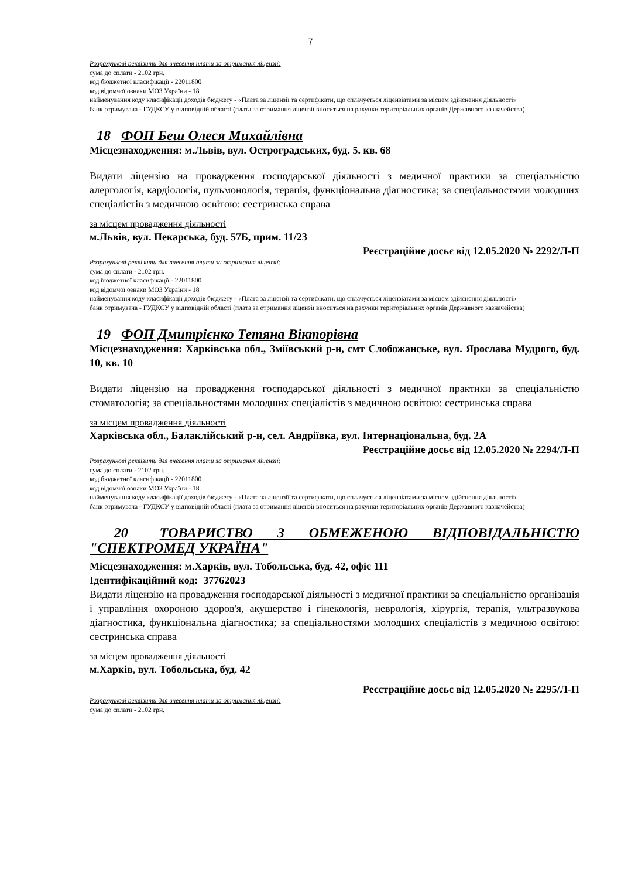7
Розрахункові реквізити для внесення плати за отримання ліцензії:
сума до сплати - 2102 грн.
код бюджетної класифікації - 22011800
код відомчої ознаки МОЗ України - 18
найменування коду класифікації доходів бюджету - «Плата за ліцензії та сертифікати, що сплачується ліцензіатами за місцем здійснення діяльності»
банк отримувача - ГУДКСУ у відповідній області (плата за отримання ліцензії вноситься на рахунки територіальних органів Державного казначейства)
18 ФОП Беш Олеся Михайлівна
Місцезнаходження: м.Львів, вул. Остроградських, буд. 5. кв. 68
Видати ліцензію на провадження господарської діяльності з медичної практики за спеціальністю алергологія, кардіологія, пульмонологія, терапія, функціональна діагностика; за спеціальностями молодших спеціалістів з медичною освітою: сестринська справа
за місцем провадження діяльності
м.Львів, вул. Пекарська, буд. 57Б, прим. 11/23
Реєстраційне досьє від 12.05.2020 № 2292/Л-П
Розрахункові реквізити для внесення плати за отримання ліцензії:
сума до сплати - 2102 грн.
код бюджетної класифікації - 22011800
код відомчої ознаки МОЗ України - 18
найменування коду класифікації доходів бюджету - «Плата за ліцензії та сертифікати, що сплачується ліцензіатами за місцем здійснення діяльності»
банк отримувача - ГУДКСУ у відповідній області (плата за отримання ліцензії вноситься на рахунки територіальних органів Державного казначейства)
19 ФОП Дмитрієнко Тетяна Вікторівна
Місцезнаходження: Харківська обл., Зміївський р-н, смт Слобожанське, вул. Ярослава Мудрого, буд. 10, кв. 10
Видати ліцензію на провадження господарської діяльності з медичної практики за спеціальністю стоматологія; за спеціальностями молодших спеціалістів з медичною освітою: сестринська справа
за місцем провадження діяльності
Харківська обл., Балаклійський р-н, сел. Андріївка, вул. Інтернаціональна, буд. 2А
Реєстраційне досьє від 12.05.2020 № 2294/Л-П
Розрахункові реквізити для внесення плати за отримання ліцензії:
сума до сплати - 2102 грн.
код бюджетної класифікації - 22011800
код відомчої ознаки МОЗ України - 18
найменування коду класифікації доходів бюджету - «Плата за ліцензії та сертифікати, що сплачується ліцензіатами за місцем здійснення діяльності»
банк отримувача - ГУДКСУ у відповідній області (плата за отримання ліцензії вноситься на рахунки територіальних органів Державного казначейства)
20 ТОВАРИСТВО З ОБМЕЖЕНОЮ ВІДПОВІДАЛЬНІСТЮ "СПЕКТРОМЕД УКРАЇНА"
Місцезнаходження: м.Харків, вул. Тобольська, буд. 42, офіс 111
Ідентифікаційний код: 37762023
Видати ліцензію на провадження господарської діяльності з медичної практики за спеціальністю організація і управління охороною здоров'я, акушерство і гінекологія, неврологія, хірургія, терапія, ультразвукова діагностика, функціональна діагностика; за спеціальностями молодших спеціалістів з медичною освітою: сестринська справа
за місцем провадження діяльності
м.Харків, вул. Тобольська, буд. 42
Реєстраційне досьє від 12.05.2020 № 2295/Л-П
Розрахункові реквізити для внесення плати за отримання ліцензії:
сума до сплати - 2102 грн.